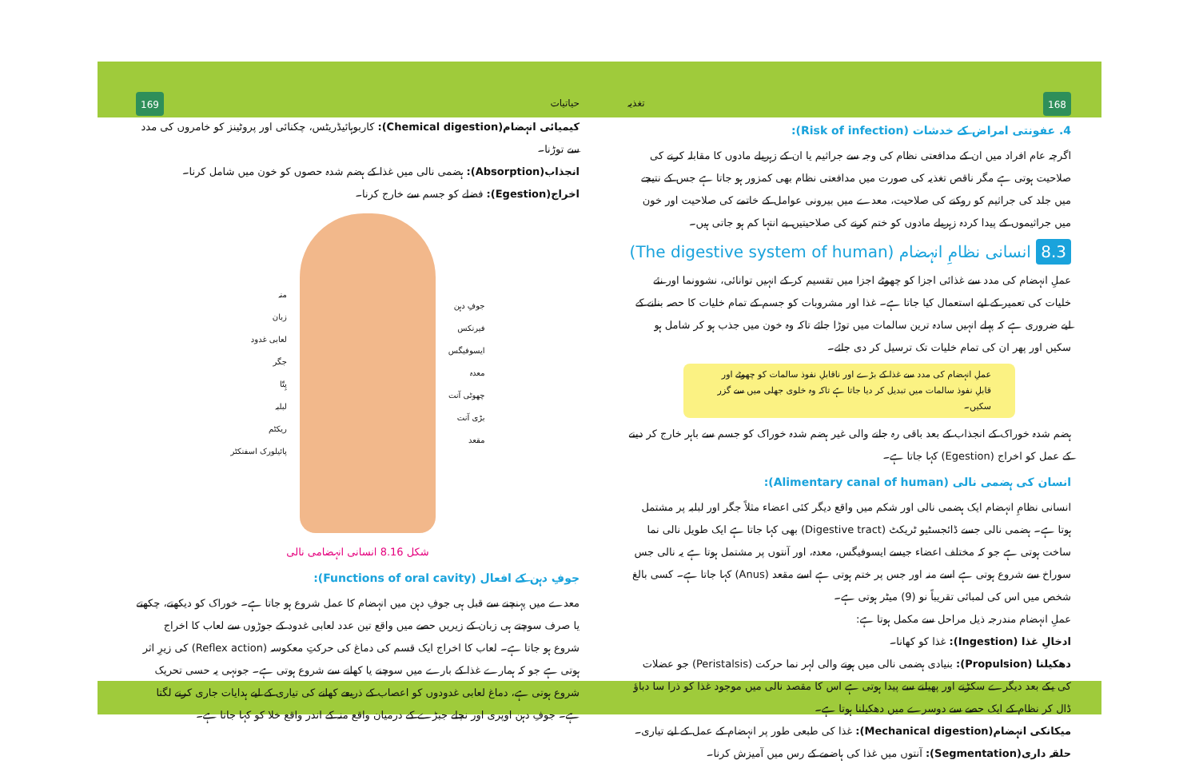حیاتیات 169
کیمیائی انہضام(Chemical digestion): کاربوہائیڈریٹس، چکنائی اور پروٹینز کو خامروں کی مدد سے توڑنا۔
انجذاب(Absorption): ہضمی نالی میں غذا کے ہضم شدہ حصوں کو خون میں شامل کرنا۔
اخراج(Egestion): فضلے کو جسم سے خارج کرنا۔
جوفِ دہن
فیرنکس
ایسوفیگس
معدہ
چھوٹی آنت
بڑی آنت
مقعد
منہ
زبان
لعابی غدود
جگر
پِتّا
لبلبہ
ریکٹم
پائیلورک اسفنکٹر
شکل 8.16 انسانی انہضامی نالی
جوفِ دہن کے افعال (Functions of oral cavity):
معدے میں پہنچنے سے قبل ہی جوفِ دہن میں انہضام کا عمل شروع ہو جاتا ہے۔ خوراک کو دیکھتے، چکھتے یا صرف سوچتے ہی زبان کے زیریں حصے میں واقع تین عدد لعابی غدود کے جوڑوں سے لعاب کا اخراج شروع ہو جاتا ہے۔ لعاب کا اخراج ایک قسم کی دماغ کی حرکتِ معکوسہ (Reflex action) کی زیرِ اثر ہوتی ہے جو کہ ہمارے غذا کے بارے میں سوچنے یا کھانے سے شروع ہوتی ہے۔ جونہی یہ حسی تحریک شروع ہوتی ہے، دماغ لعابی غدودوں کو اعصاب کے ذریعے کھانے کی تیاری کے لیے ہدایات جاری کرنے لگتا ہے۔ جوفِ دہن اوپری اور نچلے جبڑے کے درمیان واقع منہ کے اندر واقع خلا کو کہا جاتا ہے۔
168 تغذیہ
4. عفونتی امراض کے خدشات (Risk of infection):
اگرچہ عام افراد میں ان کے مدافعتی نظام کی وجہ سے جراثیم یا ان کے زہریلے مادوں کا مقابلہ کرنے کی صلاحیت ہوتی ہے مگر ناقص تغذیہ کی صورت میں مدافعتی نظام بھی کمزور ہو جاتا ہے جس کے نتیجے میں جلد کی جراثیم کو روکنے کی صلاحیت، معدے میں بیرونی عوامل کے خاتمے کی صلاحیت اور خون میں جراثیموں کے پیدا کردہ زہریلے مادوں کو ختم کرنے کی صلاحیتیں بے انتہا کم ہو جاتی ہیں۔
8.3 انسانی نظامِ انہضام (The digestive system of human)
عملِ انہضام کی مدد سے غذائی اجزا کو چھوٹے اجزا میں تقسیم کر کے انہیں توانائی، نشوونما اور نئے خلیات کی تعمیر کے لیے استعمال کیا جاتا ہے۔ غذا اور مشروبات کو جسم کے تمام خلیات کا حصہ بنانے کے لیے ضروری ہے کہ پہلے انہیں سادہ ترین سالمات میں توڑا جائے تاکہ وہ خون میں جذب ہو کر شامل ہو سکیں اور پھر ان کی تمام خلیات تک ترسیل کر دی جائے۔
عملِ انہضام کی مدد سے غذا کے بڑے اور ناقابلِ نفوذ سالمات کو چھوٹے اور قابلِ نفوذ سالمات میں تبدیل کر دیا جاتا ہے تاکہ وہ خلوی جھلی میں سے گزر سکیں۔
ہضم شدہ خوراک کے انجذاب کے بعد باقی رہ جانے والی غیر ہضم شدہ خوراک کو جسم سے باہر خارج کر دینے کے عمل کو اخراج (Egestion) کہا جاتا ہے۔
انسان کی ہضمی نالی (Alimentary canal of human):
انسانی نظامِ انہضام ایک ہضمی نالی اور شکم میں واقع دیگر کئی اعضاء مثلاً جگر اور لبلبہ پر مشتمل ہوتا ہے۔ ہضمی نالی جسے ڈائجسٹیو ٹریکٹ (Digestive tract) بھی کہا جاتا ہے ایک طویل نالی نما ساخت ہوتی ہے جو کہ مختلف اعضاء جیسے ایسوفیگس، معدہ، اور آنتوں پر مشتمل ہوتا ہے یہ نالی جس سوراخ سے شروع ہوتی ہے اسے منہ اور جس پر ختم ہوتی ہے اسے مقعد (Anus) کہا جاتا ہے۔ کسی بالغ شخص میں اس کی لمبائی تقریباً نو (9) میٹر ہوتی ہے۔
عملِ انہضام مندرجہ ذیل مراحل سے مکمل ہوتا ہے:
ادخالِ غذا (Ingestion): غذا کو کھانا۔
دھکیلنا (Propulsion): بنیادی ہضمی نالی میں ہونے والی لہر نما حرکت (Peristalsis) جو عضلات کی یکے بعد دیگرے سکڑنے اور پھیلنے سے پیدا ہوتی ہے اس کا مقصد نالی میں موجود غذا کو ذرا سا دباؤ ڈال کر نظام کے ایک حصے سے دوسرے میں دھکیلنا ہوتا ہے۔
میکانکی انہضام(Mechanical digestion): غذا کی طبعی طور پر انہضام کے عمل کے لیے تیاری۔
حلقہ داری(Segmentation): آنتوں میں غذا کی ہاضمے کے رس میں آمیزش کرنا۔